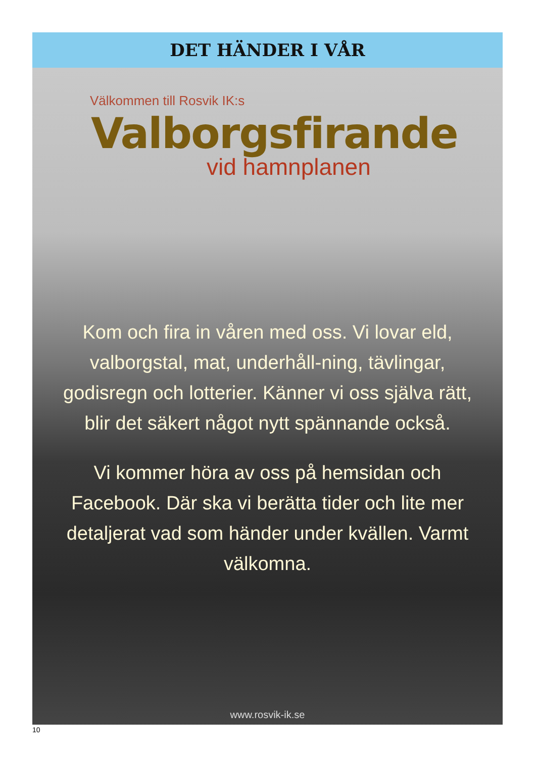DET HÄNDER I VÅR
Välkommen till Rosvik IK:s
Valborgsfirande
vid hamnplanen
Kom och fira in våren med oss. Vi lovar eld, valborgstal, mat, underhåll-ning, tävlingar, godisregn och lotterier. Känner vi oss själva rätt, blir det säkert något nytt spännande också.
Vi kommer höra av oss på hemsidan och Facebook. Där ska vi berätta tider och lite mer detaljerat vad som händer under kvällen. Varmt välkomna.
www.rosvik-ik.se
10